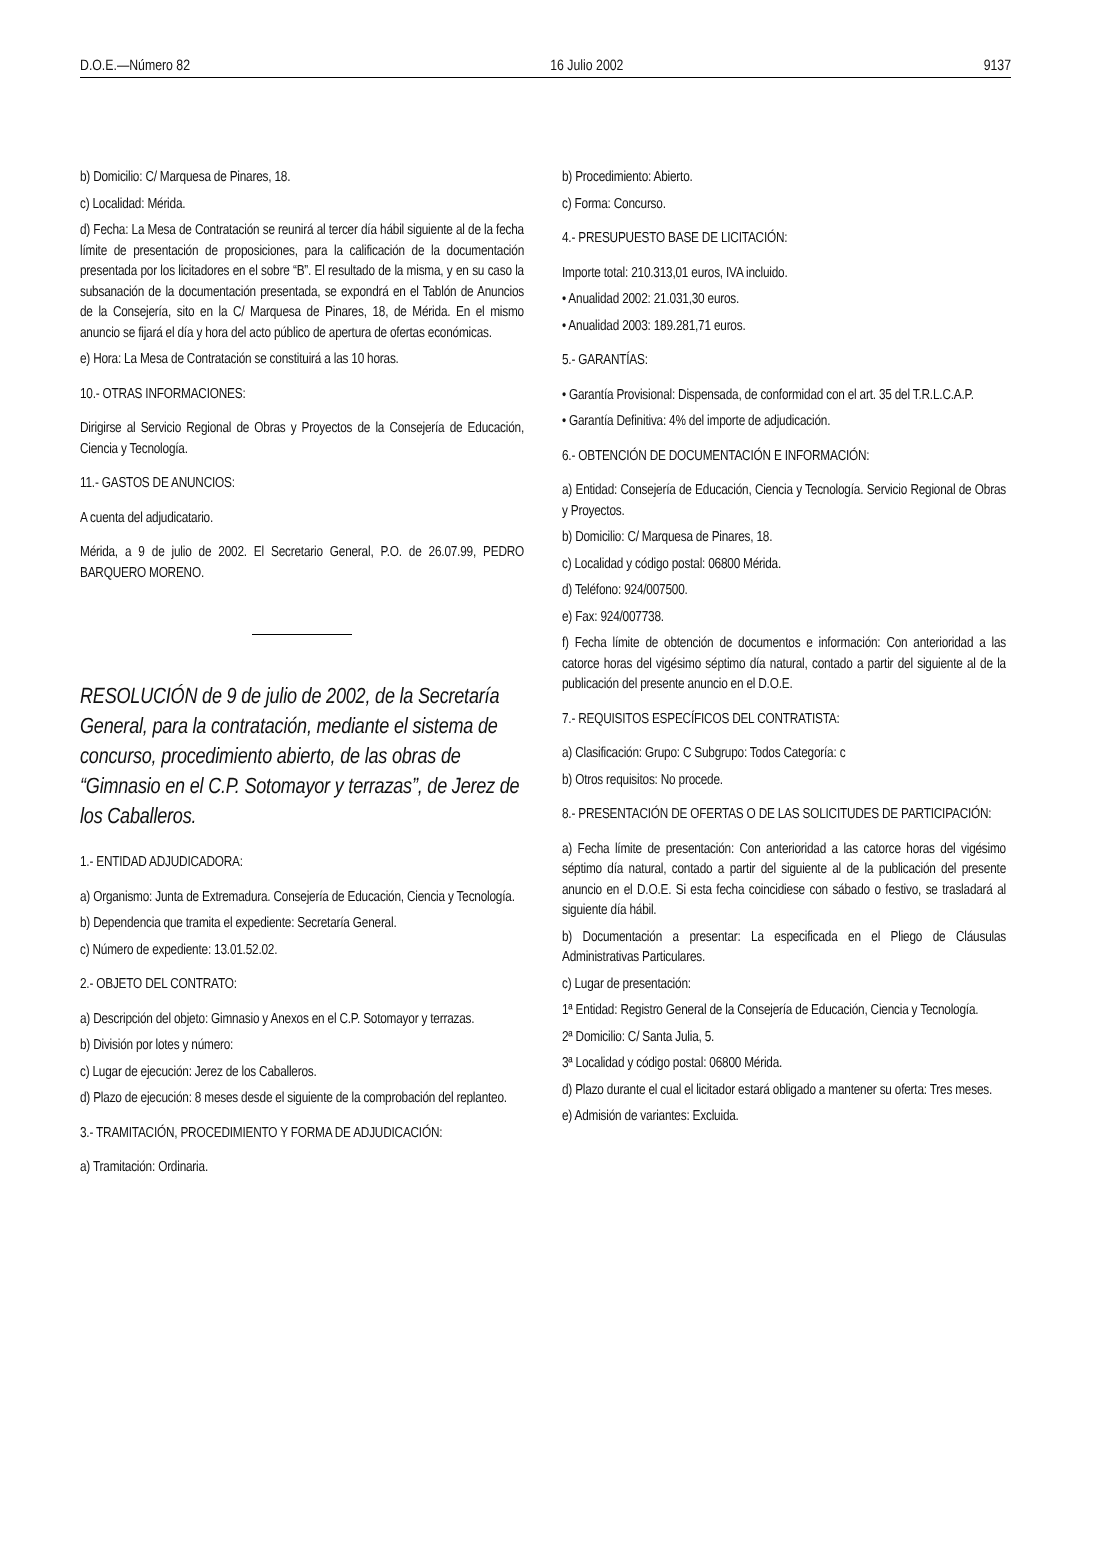D.O.E.—Número 82 16 Julio 2002 9137
b) Domicilio: C/ Marquesa de Pinares, 18.
c) Localidad: Mérida.
d) Fecha: La Mesa de Contratación se reunirá al tercer día hábil siguiente al de la fecha límite de presentación de proposiciones, para la calificación de la documentación presentada por los licitadores en el sobre “B”. El resultado de la misma, y en su caso la subsanación de la documentación presentada, se expondrá en el Tablón de Anuncios de la Consejería, sito en la C/ Marquesa de Pinares, 18, de Mérida. En el mismo anuncio se fijará el día y hora del acto público de apertura de ofertas económicas.
e) Hora: La Mesa de Contratación se constituirá a las 10 horas.
10.- OTRAS INFORMACIONES:
Dirigirse al Servicio Regional de Obras y Proyectos de la Consejería de Educación, Ciencia y Tecnología.
11.- GASTOS DE ANUNCIOS:
A cuenta del adjudicatario.
Mérida, a 9 de julio de 2002. El Secretario General, P.O. de 26.07.99, PEDRO BARQUERO MORENO.
RESOLUCIÓN de 9 de julio de 2002, de la Secretaría General, para la contratación, mediante el sistema de concurso, procedimiento abierto, de las obras de “Gimnasio en el C.P. Sotomayor y terrazas”, de Jerez de los Caballeros.
1.- ENTIDAD ADJUDICADORA:
a) Organismo: Junta de Extremadura. Consejería de Educación, Ciencia y Tecnología.
b) Dependencia que tramita el expediente: Secretaría General.
c) Número de expediente: 13.01.52.02.
2.- OBJETO DEL CONTRATO:
a) Descripción del objeto: Gimnasio y Anexos en el C.P. Sotomayor y terrazas.
b) División por lotes y número:
c) Lugar de ejecución: Jerez de los Caballeros.
d) Plazo de ejecución: 8 meses desde el siguiente de la comprobación del replanteo.
3.- TRAMITACIÓN, PROCEDIMIENTO Y FORMA DE ADJUDICACIÓN:
a) Tramitación: Ordinaria.
b) Procedimiento: Abierto.
c) Forma: Concurso.
4.- PRESUPUESTO BASE DE LICITACIÓN:
Importe total: 210.313,01 euros, IVA incluido.
• Anualidad 2002: 21.031,30 euros.
• Anualidad 2003: 189.281,71 euros.
5.- GARANTÍAS:
• Garantía Provisional: Dispensada, de conformidad con el art. 35 del T.R.L.C.A.P.
• Garantía Definitiva: 4% del importe de adjudicación.
6.- OBTENCIÓN DE DOCUMENTACIÓN E INFORMACIÓN:
a) Entidad: Consejería de Educación, Ciencia y Tecnología. Servicio Regional de Obras y Proyectos.
b) Domicilio: C/ Marquesa de Pinares, 18.
c) Localidad y código postal: 06800 Mérida.
d) Teléfono: 924/007500.
e) Fax: 924/007738.
f) Fecha límite de obtención de documentos e información: Con anterioridad a las catorce horas del vigésimo séptimo día natural, contado a partir del siguiente al de la publicación del presente anuncio en el D.O.E.
7.- REQUISITOS ESPECÍFICOS DEL CONTRATISTA:
a) Clasificación: Grupo: C Subgrupo: Todos Categoría: c
b) Otros requisitos: No procede.
8.- PRESENTACIÓN DE OFERTAS O DE LAS SOLICITUDES DE PARTICIPACIÓN:
a) Fecha límite de presentación: Con anterioridad a las catorce horas del vigésimo séptimo día natural, contado a partir del siguiente al de la publicación del presente anuncio en el D.O.E. Si esta fecha coincidiese con sábado o festivo, se trasladará al siguiente día hábil.
b) Documentación a presentar: La especificada en el Pliego de Cláusulas Administrativas Particulares.
c) Lugar de presentación:
1ª Entidad: Registro General de la Consejería de Educación, Ciencia y Tecnología.
2ª Domicilio: C/ Santa Julia, 5.
3ª Localidad y código postal: 06800 Mérida.
d) Plazo durante el cual el licitador estará obligado a mantener su oferta: Tres meses.
e) Admisión de variantes: Excluida.